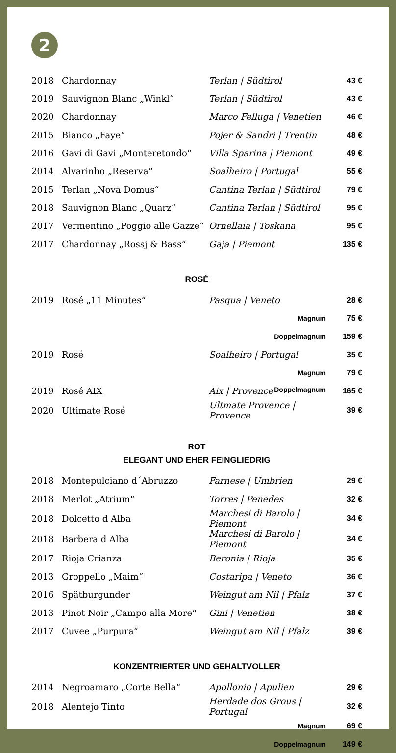2
| 2018 | Chardonnay | Terlan / Südtirol | 43 € |
| 2019 | Sauvignon Blanc „Winkl“ | Terlan / Südtirol | 43 € |
| 2020 | Chardonnay | Marco Felluga / Venetien | 46 € |
| 2015 | Bianco „Faye“ | Pojer & Sandri / Trentin | 48 € |
| 2016 | Gavi di Gavi „Monteretondo“ | Villa Sparina / Piemont | 49 € |
| 2014 | Alvarinho „Reserva“ | Soalheiro / Portugal | 55 € |
| 2015 | Terlan „Nova Domus“ | Cantina Terlan / Südtirol | 79 € |
| 2018 | Sauvignon Blanc „Quarz“ | Cantina Terlan / Südtirol | 95 € |
| 2017 | Vermentino „Poggio alle Gazze“ | Ornellaia / Toskana | 95 € |
| 2017 | Chardonnay „Rossj & Bass“ | Gaja / Piemont | 135 € |
ROSÉ
| 2019 | Rosé „11 Minutes“ | Pasqua / Veneto | 28 € |
| | | Magnum | 75 € |
| | | Doppelmagnum | 159 € |
| 2019 | Rosé | Soalheiro / Portugal | 35 € |
| | | Magnum | 79 € |
| 2019 | Rosé AIX | Aix / Provence Doppelmagnum | 165 € |
| 2020 | Ultimate Rosé | Ultmate Provence / Provence | 39 € |
ROT
ELEGANT UND EHER FEINGLIEDRIG
| 2018 | Montepulciano d´Abruzzo | Farnese / Umbrien | 29 € |
| 2018 | Merlot „Atrium“ | Torres / Penedes | 32 € |
| 2018 | Dolcetto d Alba | Marchesi di Barolo / Piemont | 34 € |
| 2018 | Barbera d Alba | Marchesi di Barolo / Piemont | 34 € |
| 2017 | Rioja Crianza | Beronia / Rioja | 35 € |
| 2013 | Groppello „Maim“ | Costaripa / Veneto | 36 € |
| 2016 | Spätburgunder | Weingut am Nil / Pfalz | 37 € |
| 2013 | Pinot Noir „Campo alla More“ | Gini / Venetien | 38 € |
| 2017 | Cuvee „Purpura“ | Weingut am Nil / Pfalz | 39 € |
KONZENTRIERTER UND GEHALTVOLLER
| 2014 | Negroamaro „Corte Bella“ | Apollonio / Apulien | 29 € |
| 2018 | Alentejo Tinto | Herdade dos Grous / Portugal | 32 € |
| | | Magnum | 69 € |
| | | Doppelmagnum | 149 € |